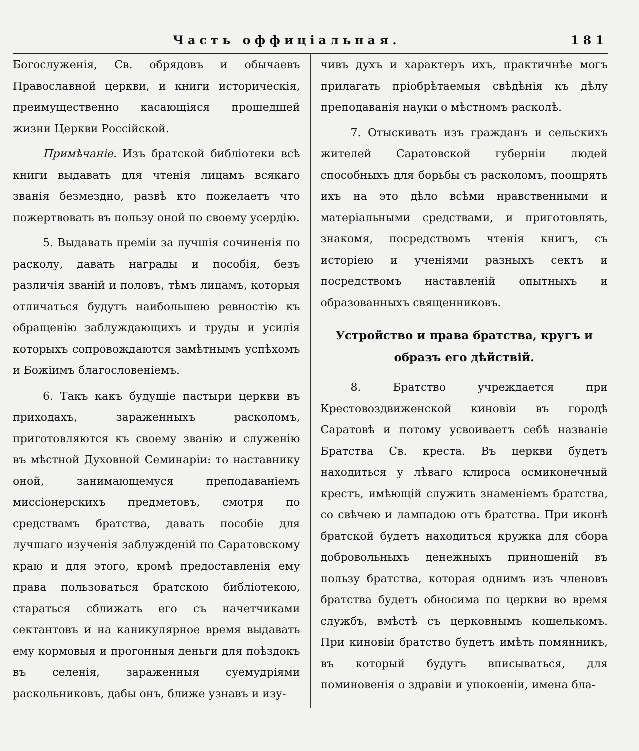Часть оффиціальная. 181
Богослуженія, Св. обрядовъ и обычаевъ Православной церкви, и книги историческія, преимущественно касающіяся прошедшей жизни Церкви Россійской.
Примѣчаніе. Изъ братской библіотеки всѣ книги выдавать для чтенія лицамъ всякаго званія безмездно, развѣ кто пожелаетъ что пожертвовать въ пользу оной по своему усердію.
5. Выдавать преміи за лучшія сочиненія по расколу, давать награды и пособія, безъ различія званій и половъ, тѣмъ лицамъ, которыя отличаться будутъ наибольшею ревностію къ обращенію заблуждающихъ и труды и усилія которыхъ сопровождаются замѣтнымъ успѣхомъ и Божіимъ благословеніемъ.
6. Такъ какъ будущіе пастыри церкви въ приходахъ, зараженныхъ расколомъ, приготовляются къ своему званію и служенію въ мѣстной Духовной Семинаріи: то наставнику оной, занимающемуся преподаваніемъ миссіонерскихъ предметовъ, смотря по средствамъ братства, давать пособіе для лучшаго изученія заблужденій по Саратовскому краю и для этого, кромѣ предоставленія ему права пользоваться братскою библіотекою, стараться сближать его съ начетчиками сектантовъ и на каникулярное время выдавать ему кормовыя и прогонныя деньги для поѣздокъ въ селенія, зараженныя суемудріями раскольниковъ, дабы онъ, ближе узнавъ и изу-
чивъ духъ и характеръ ихъ, практичнѣе могъ прилагать пріобрѣтаемыя свѣдѣнія къ дѣлу преподаванія науки о мѣстномъ расколѣ.
7. Отыскивать изъ гражданъ и сельскихъ жителей Саратовской губерніи людей способныхъ для борьбы съ расколомъ, поощрять ихъ на это дѣло всѣми нравственными и матеріальными средствами, и приготовлять, знакомя, посредствомъ чтенія книгъ, съ исторіею и ученіями разныхъ сектъ и посредствомъ наставленій опытныхъ и образованныхъ священниковъ.
Устройство и права братства, кругъ и образъ его дѣйствій.
8. Братство учреждается при Крестовоздвиженской киновіи въ городѣ Саратовѣ и потому усвоиваетъ себѣ названіе Братства Св. креста. Въ церкви будетъ находиться у лѣваго клироса осмиконечный крестъ, имѣющій служить знаменіемъ братства, со свѣчею и лампадою отъ братства. При иконѣ братской будетъ находиться кружка для сбора добровольныхъ денежныхъ приношеній въ пользу братства, которая однимъ изъ членовъ братства будетъ обносима по церкви во время службъ, вмѣстѣ съ церковнымъ кошелькомъ. При киновіи братство будетъ имѣть помянникъ, въ который будутъ вписываться, для поминовенія о здравіи и упокоеніи, имена бла-